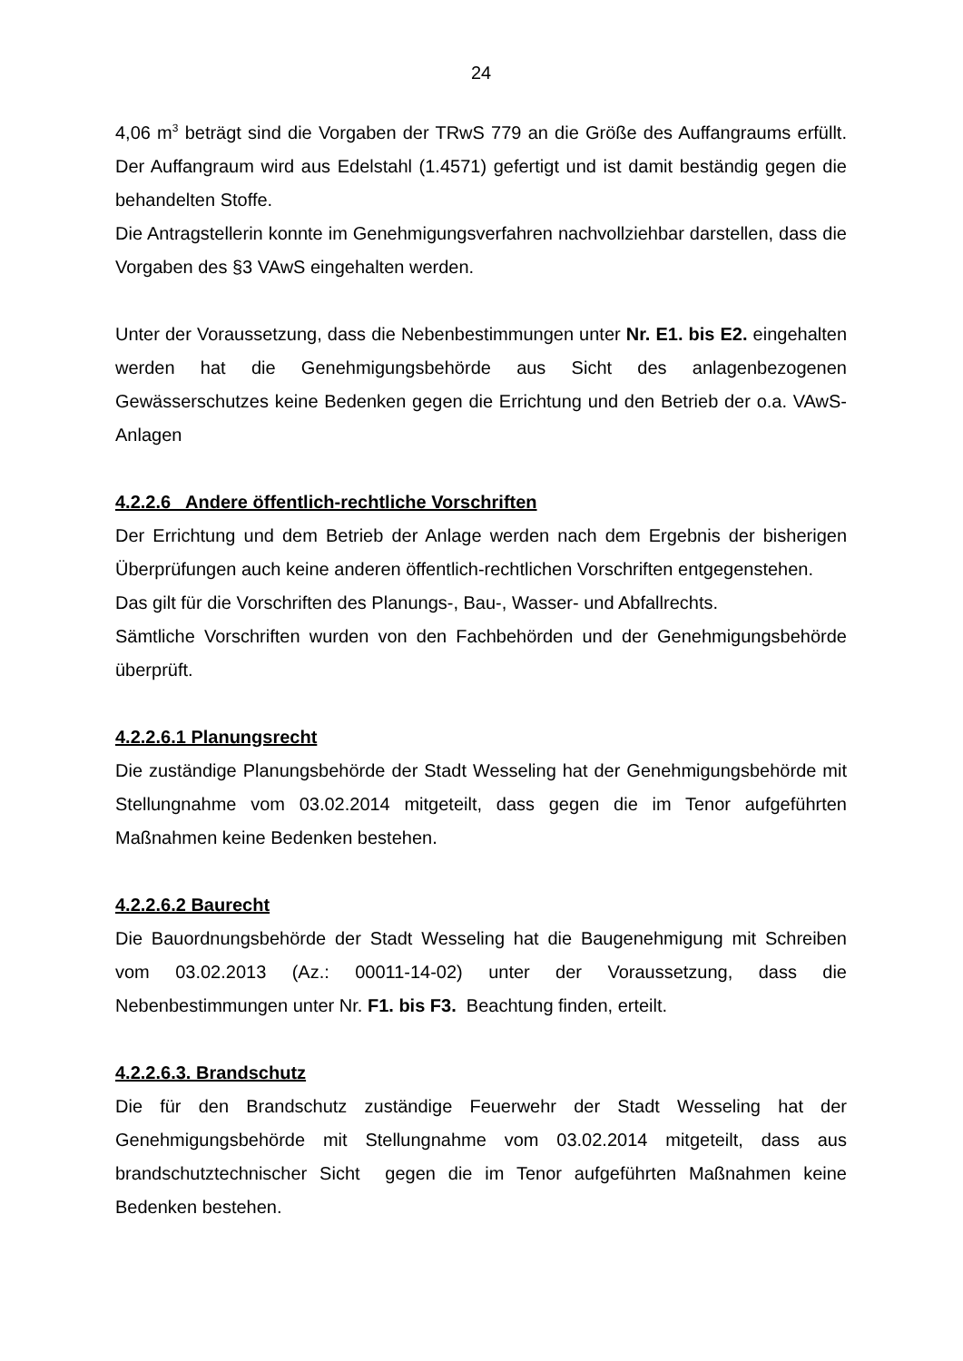24
4,06 m<sup>3</sup> beträgt sind die Vorgaben der TRwS 779 an die Größe des Auffangraums erfüllt. Der Auffangraum wird aus Edelstahl (1.4571) gefertigt und ist damit beständig gegen die behandelten Stoffe.
Die Antragstellerin konnte im Genehmigungsverfahren nachvollziehbar darstellen, dass die Vorgaben des §3 VAwS eingehalten werden.
Unter der Voraussetzung, dass die Nebenbestimmungen unter Nr. E1. bis E2. eingehalten werden hat die Genehmigungsbehörde aus Sicht des anlagenbezogenen Gewässerschutzes keine Bedenken gegen die Errichtung und den Betrieb der o.a. VAwS-Anlagen
4.2.2.6 Andere öffentlich-rechtliche Vorschriften
Der Errichtung und dem Betrieb der Anlage werden nach dem Ergebnis der bisherigen Überprüfungen auch keine anderen öffentlich-rechtlichen Vorschriften entgegenstehen.
Das gilt für die Vorschriften des Planungs-, Bau-, Wasser- und Abfallrechts.
Sämtliche Vorschriften wurden von den Fachbehörden und der Genehmigungsbehörde überprüft.
4.2.2.6.1 Planungsrecht
Die zuständige Planungsbehörde der Stadt Wesseling hat der Genehmigungsbehörde mit Stellungnahme vom 03.02.2014 mitgeteilt, dass gegen die im Tenor aufgeführten Maßnahmen keine Bedenken bestehen.
4.2.2.6.2 Baurecht
Die Bauordnungsbehörde der Stadt Wesseling hat die Baugenehmigung mit Schreiben vom 03.02.2013 (Az.: 00011-14-02) unter der Voraussetzung, dass die Nebenbestimmungen unter Nr. F1. bis F3. Beachtung finden, erteilt.
4.2.2.6.3. Brandschutz
Die für den Brandschutz zuständige Feuerwehr der Stadt Wesseling hat der Genehmigungsbehörde mit Stellungnahme vom 03.02.2014 mitgeteilt, dass aus brandschutztechnischer Sicht gegen die im Tenor aufgeführten Maßnahmen keine Bedenken bestehen.